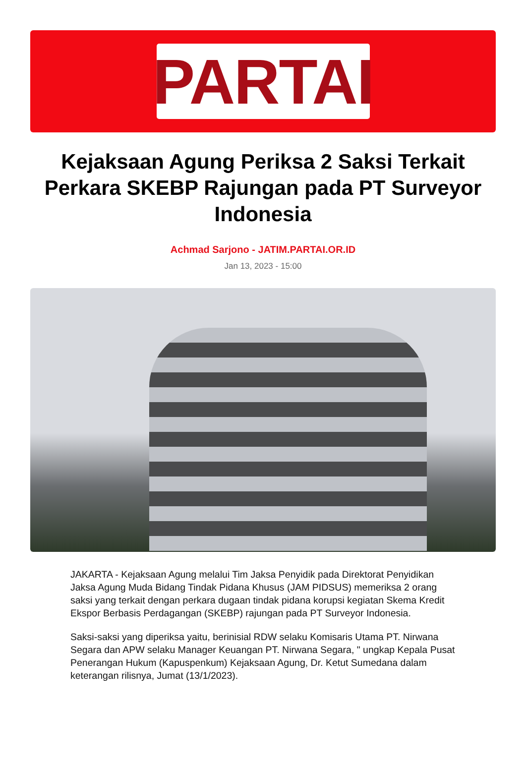PARTAI
Kejaksaan Agung Periksa 2 Saksi Terkait Perkara SKEBP Rajungan pada PT Surveyor Indonesia
Achmad Sarjono - JATIM.PARTAI.OR.ID
Jan 13, 2023 - 15:00
JAKARTA - Kejaksaan Agung melalui Tim Jaksa Penyidik pada Direktorat Penyidikan Jaksa Agung Muda Bidang Tindak Pidana Khusus (JAM PIDSUS) memeriksa 2 orang saksi yang terkait dengan perkara dugaan tindak pidana korupsi kegiatan Skema Kredit Ekspor Berbasis Perdagangan (SKEBP) rajungan pada PT Surveyor Indonesia.
Saksi-saksi yang diperiksa yaitu, berinisial RDW selaku Komisaris Utama PT. Nirwana Segara dan APW selaku Manager Keuangan PT. Nirwana Segara, " ungkap Kepala Pusat Penerangan Hukum (Kapuspenkum) Kejaksaan Agung, Dr. Ketut Sumedana dalam keterangan rilisnya, Jumat (13/1/2023).